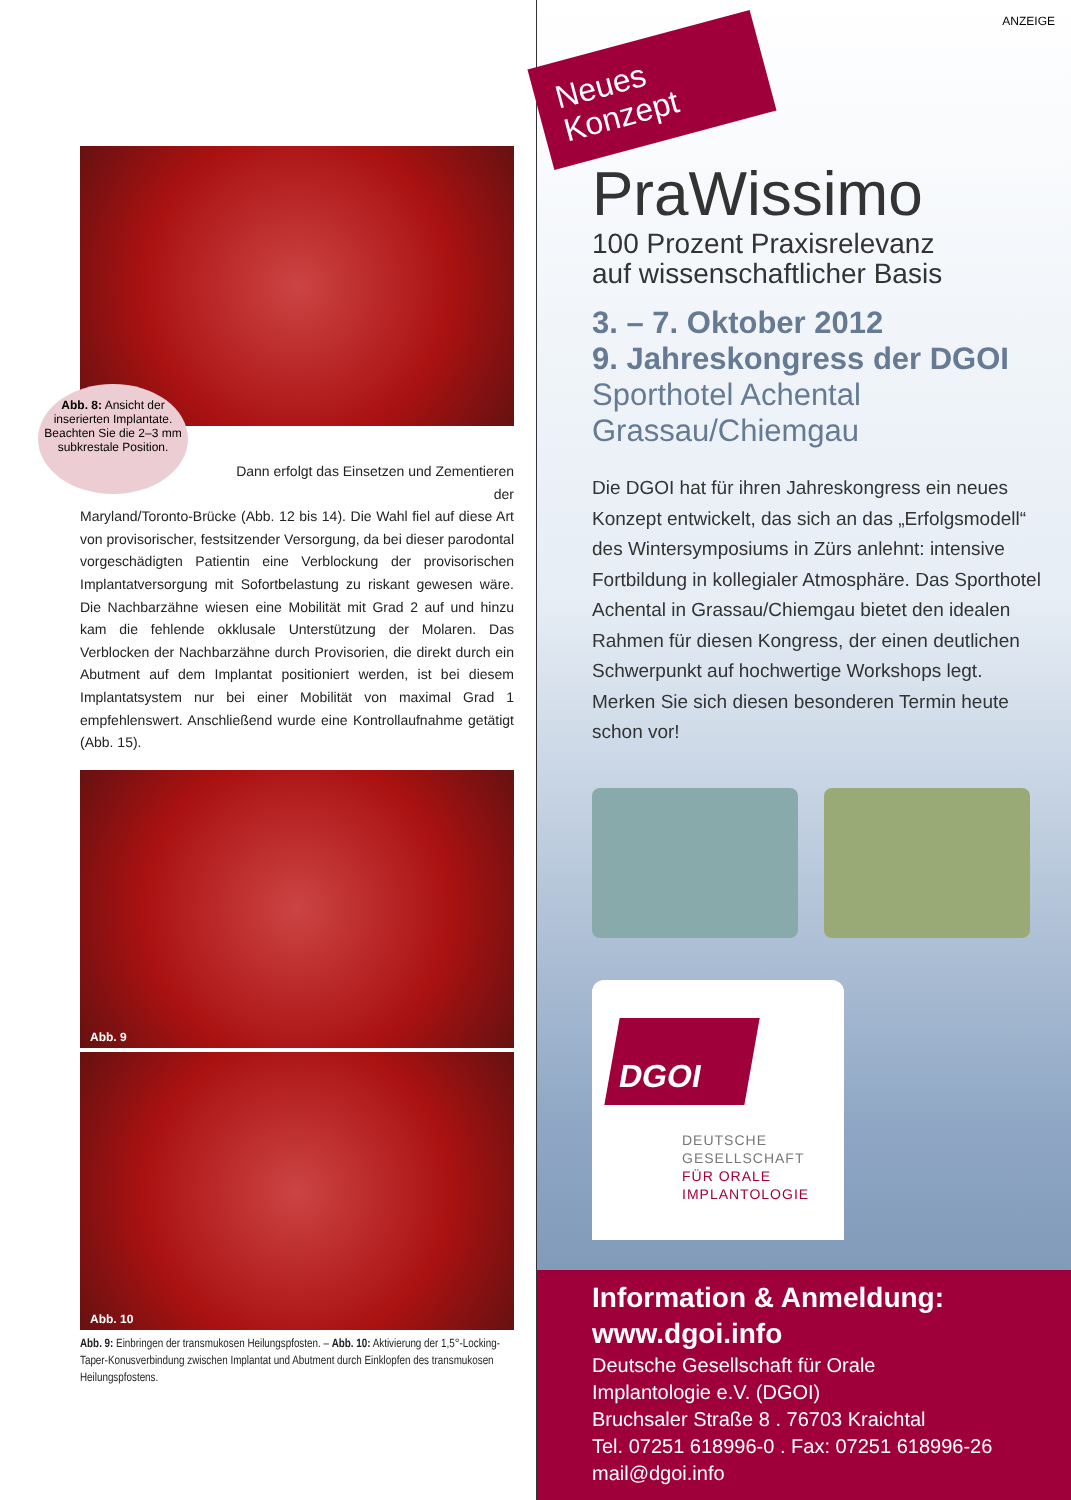Abb. 8: Ansicht der inserierten Implantate. Beachten Sie die 2–3 mm subkrestale Position.
Dann erfolgt das Einsetzen und Zementieren der
Maryland/Toronto-Brücke (Abb. 12 bis 14). Die Wahl fiel auf diese Art von provisorischer, festsitzender Versorgung, da bei dieser parodontal vorgeschädigten Patientin eine Verblockung der provisorischen Implantatversorgung mit Sofortbelastung zu riskant gewesen wäre. Die Nachbarzähne wiesen eine Mobilität mit Grad 2 auf und hinzu kam die fehlende okklusale Unterstützung der Molaren. Das Verblocken der Nachbarzähne durch Provisorien, die direkt durch ein Abutment auf dem Implantat positioniert werden, ist bei diesem Implantatsystem nur bei einer Mobilität von maximal Grad 1 empfehlenswert. Anschließend wurde eine Kontrollaufnahme getätigt (Abb. 15).
Abb. 9
Abb. 10
Abb. 9: Einbringen der transmukosen Heilungspfosten. – Abb. 10: Aktivierung der 1,5°-Locking-Taper-Konusverbindung zwischen Implantat und Abutment durch Einklopfen des transmukosen Heilungspfostens.
ANZEIGE
Neues Konzept
PraWissimo
100 Prozent Praxisrelevanz
auf wissenschaftlicher Basis
3. – 7. Oktober 2012
9. Jahreskongress der DGOI
Sporthotel Achental
Grassau/Chiemgau
Die DGOI hat für ihren Jahreskongress ein neues Konzept entwickelt, das sich an das „Erfolgsmodell“ des Wintersymposiums in Zürs anlehnt: intensive Fortbildung in kollegialer Atmosphäre. Das Sporthotel Achental in Grassau/Chiemgau bietet den idealen Rahmen für diesen Kongress, der einen deutlichen Schwerpunkt auf hochwertige Workshops legt. Merken Sie sich diesen besonderen Termin heute schon vor!
DGOI
DEUTSCHE
GESELLSCHAFT
FÜR ORALE
IMPLANTOLOGIE
Information & Anmeldung:
www.dgoi.info
Deutsche Gesellschaft für Orale
Implantologie e.V. (DGOI)
Bruchsaler Straße 8 . 76703 Kraichtal
Tel. 07251 618996-0 . Fax: 07251 618996-26
mail@dgoi.info